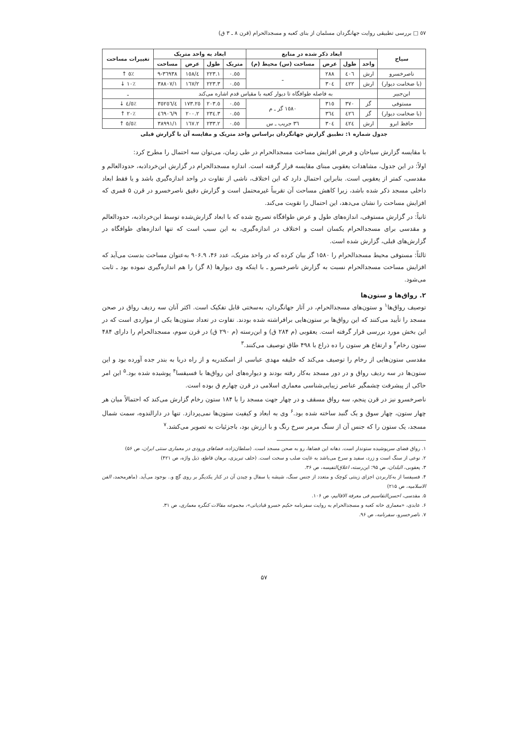٥٧ □ بررسی تطبیقی روایت جهانگردان مسلمان از بنای کعبه و مسجدالحرام (قرن ٨ ـ ٣ ق)
| سیاح | ابعاد ذکر شده در منابع | | | | ابعاد به واحد متریک | | | | تغییرات مساحت |
| --- | --- | --- | --- | --- | --- | --- | --- | --- | --- |
| | واحد | طول | عرض | مساحت (س) محیط (م) | متریک | طول | عرض | مساحت | |
| ناصرخسرو | ارش | ٤٠٦ | ٢٨٨ | ـ | ٠.٥٥ | ٢٢٣.١ | ١٥٨/٤ | ٣٦٩٣٨-٩ | ٪٥ ↑ |
| (با ضخامت دیوار) | ارش | ٤٢٢ | ٣٠٤ | | ٠.٥٥ | ٢٢٣.٣ | ١٦٧/٢ | ٣٨٨٠٧/١ | ٪١٠ ↓ |
| ابن‌جبیر | به فاصله طوافگاه تا دیوار کعبه با مقیاس قدم اشاره می‌کند | | | | | | | | ـ |
| مستوفی | گز | ٣٧٠ | ٣١٥ | ١٥٨٠ گز ـ م | ٠.٥٥ | ٢٠٣.٥ | ١٧٣.٢٥ | ٣٥٢٥٦/٤ | ٪٤/٥ ↓ |
| (با ضخامت دیوار) | گز | ٤٢٦ | ٣٦٤ | | ٠.٥٥ | ٢٣٤.٣ | ٢٠٠.٢ | ٤٦٩٠٦/٩ | ٪٢٠ ↑ |
| حافظ ابرو | ارش | ٤٢٤ | ٣٠٤ | ٣٦ جریب ـ س | ٠.٥٥ | ٢٣٣.٢ | ١٦٧.٢ | ٣٨٩٩١/١ | ٪٥/٥ ↑ |
جدول شماره ۱: تطبیق گزارش جهانگردان براساس واحد متریک و مقایسه آن با گزارش قبلی
با مقایسه گزارش سیاحان و فرض افزایش مساحت مسجدالحرام در طی زمان، می‌توان سه احتمال را مطرح کرد:
اولاً: در این جدول، مشاهدات یعقوبی مبنای مقایسه قرار گرفته است. اندازه مسجدالحرام در گزارش ابن‌خرداذبه، حدودالعالم و مقدسی، کمتر از یعقوبی است. بنابراین احتمال دارد که این اختلاف، ناشی از تفاوت در واحد اندازه‌گیری باشد و یا فقط ابعاد داخلی مسجد ذکر شده باشد، زیرا کاهش مساحت آن تقریباً غیرمحتمل است و گزارش دقیق ناصرخسرو در قرن ۵ قمری که افزایش مساحت را نشان می‌دهد، این احتمال را تقویت می‌کند.
ثانیاً: در گزارش مستوفی، اندازه‌های طول و عرض طوافگاه تصریح شده که با ابعاد گزارش‌شده توسط ابن‌خرداذبه، حدودالعالم و مقدسی برای مسجدالحرام یکسان است و اختلاف در اندازه‌گیری، به این سبب است که تنها اندازه‌های طوافگاه در گزارش‌های قبلی، گزارش شده است.
ثالثاً: مستوفی محیط مسجدالحرام را ۱۵۸۰ گز بیان کرده که در واحد متریک، عدد ۴۶، ۹۰۶.۹ به‌عنوان مساحت بدست می‌آید که افزایش مساحت مسجدالحرام نسبت به گزارش ناصرخسرو ـ با اینکه وی دیوارها (۸ گز) را هم اندازه‌گیری نموده بود ـ ثابت می‌شود.
۲. رواق‌ها و ستون‌ها
توصیف رواق‌ها<sup>۱</sup> و ستون‌های مسجدالحرام، در آثار جهانگردان، به‌سختی قابل تفکیک است. اکثر آنان سه ردیف رواق در صحن مسجد را تأیید می‌کنند که این رواق‌ها بر ستون‌هایی برافراشته شده بودند. تفاوت در تعداد ستون‌ها یکی از مواردی است که در این بخش مورد بررسی قرار گرفته است. یعقوبی (م ۲۸۴ ق) و ابن‌رسته (م ۲۹۰ ق) در قرن سوم، مسجدالحرام را دارای ۴۸۴ ستون رخام<sup>۲</sup> و ارتفاع هر ستون را ده ذراع با ۴۹۸ طاق توصیف می‌کنند.<sup>۳</sup>
مقدسی ستون‌هایی از رخام را توصیف می‌کند که خلیفه مهدی عباسی از اسکندریه و از راه دریا به بندر جده آورده بود و این ستون‌ها در سه ردیف رواق و در دور مسجد به‌کار رفته بودند و دیواره‌های این رواق‌ها با فسیفسا<sup>۴</sup> پوشیده شده بود.<sup>۵</sup> این امر حاکی از پیشرفت چشمگیر عناصر زیبایی‌شناسی معماری اسلامی در قرن چهارم ق بوده است.
ناصرخسرو نیز در قرن پنجم، سه رواق مسقف و در چهار جهت مسجد را با ۱۸۴ ستون رخام گزارش می‌کند که احتمالاً میان هر چهار ستون، چهار سوق و یک گنبد ساخته شده بود.<sup>۶</sup> وی به ابعاد و کیفیت ستون‌ها نمی‌پردازد. تنها در دارالندوه، سمت شمال مسجد، یک ستون را که جنس آن از سنگ مرمر سرخ رنگ و با ارزش بود، باجزئیات به تصویر می‌کشد.<sup>۷</sup>
۱. رواق فضای سرپوشیده ستوندار است. دهانه این فضاها، رو به صحن مسجد است. (سلطان‌زاده، فضاهای ورودی در معماری سنتی ایران، ص ۵۶)
۲. نوعی از سنگ است و زرد، سفید و سرخ می‌باشد به غایت صلب و سخت است. (خلف تبریزی، برهان قاطع، ذیل واژه، ص ۴۲۱)
۳. یعقوبی، البلدان، ص ۹۵؛ ابن‌رسته، اعلاق‌النفیسه، ص ۳۶.
۴. فسیفسا از به‌کاربردن اجزای زینتی کوچک و متعدد از جنس سنگ، شیشه یا سفال و چیدن آن در کنار یکدیگر بر روی گچ و.. بوجود می‌آید. (ماهرمحمد، الفن الاسلامیه، ص ۲۱۵)
۵. مقدسی، احسن‌التقاسیم فی معرفة الاقالیم، ص ۱۰۶.
۶. عابدی، «معماری خانه کعبه و مسجدالحرام به روایت سفرنامه حکیم خسرو قبادیانی»، مجموعه مقالات کنگره معماری، ص ۳۱.
۷. ناصرخسرو، سفرنامه، ص ۹۶.
۵۷